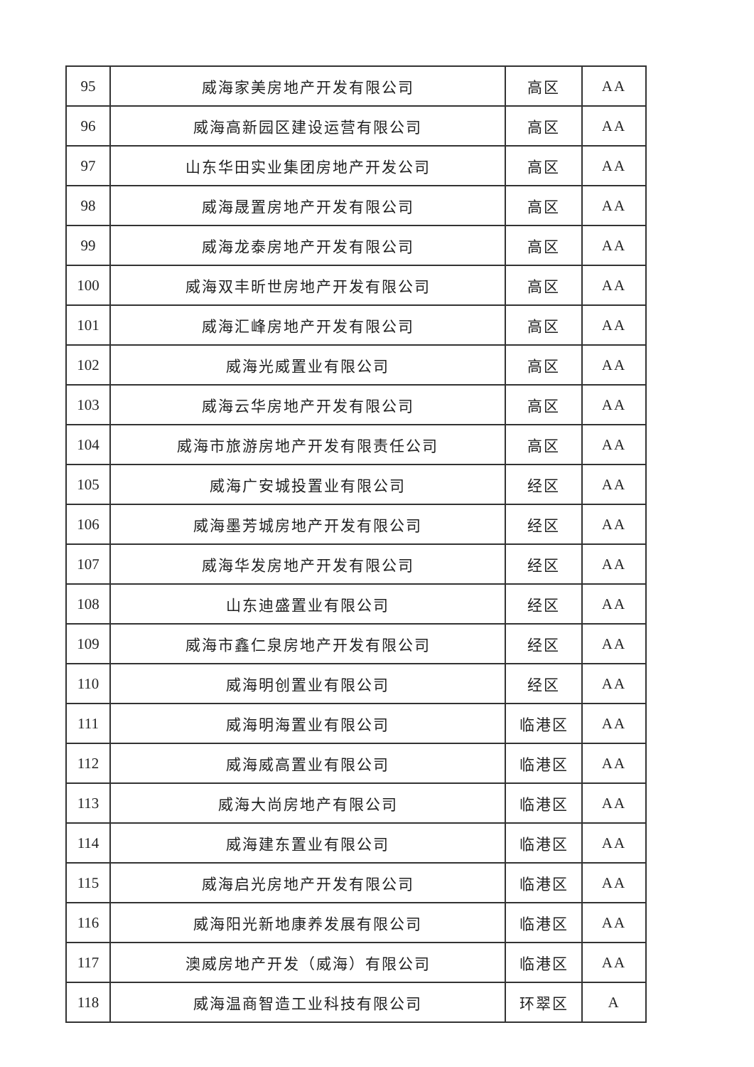| 95 | 威海家美房地产开发有限公司 | 高区 | AA |
| 96 | 威海高新园区建设运营有限公司 | 高区 | AA |
| 97 | 山东华田实业集团房地产开发公司 | 高区 | AA |
| 98 | 威海晟置房地产开发有限公司 | 高区 | AA |
| 99 | 威海龙泰房地产开发有限公司 | 高区 | AA |
| 100 | 威海双丰昕世房地产开发有限公司 | 高区 | AA |
| 101 | 威海汇峰房地产开发有限公司 | 高区 | AA |
| 102 | 威海光威置业有限公司 | 高区 | AA |
| 103 | 威海云华房地产开发有限公司 | 高区 | AA |
| 104 | 威海市旅游房地产开发有限责任公司 | 高区 | AA |
| 105 | 威海广安城投置业有限公司 | 经区 | AA |
| 106 | 威海墨芳城房地产开发有限公司 | 经区 | AA |
| 107 | 威海华发房地产开发有限公司 | 经区 | AA |
| 108 | 山东迪盛置业有限公司 | 经区 | AA |
| 109 | 威海市鑫仁泉房地产开发有限公司 | 经区 | AA |
| 110 | 威海明创置业有限公司 | 经区 | AA |
| 111 | 威海明海置业有限公司 | 临港区 | AA |
| 112 | 威海威高置业有限公司 | 临港区 | AA |
| 113 | 威海大尚房地产有限公司 | 临港区 | AA |
| 114 | 威海建东置业有限公司 | 临港区 | AA |
| 115 | 威海启光房地产开发有限公司 | 临港区 | AA |
| 116 | 威海阳光新地康养发展有限公司 | 临港区 | AA |
| 117 | 澳威房地产开发（威海）有限公司 | 临港区 | AA |
| 118 | 威海温商智造工业科技有限公司 | 环翠区 | A |